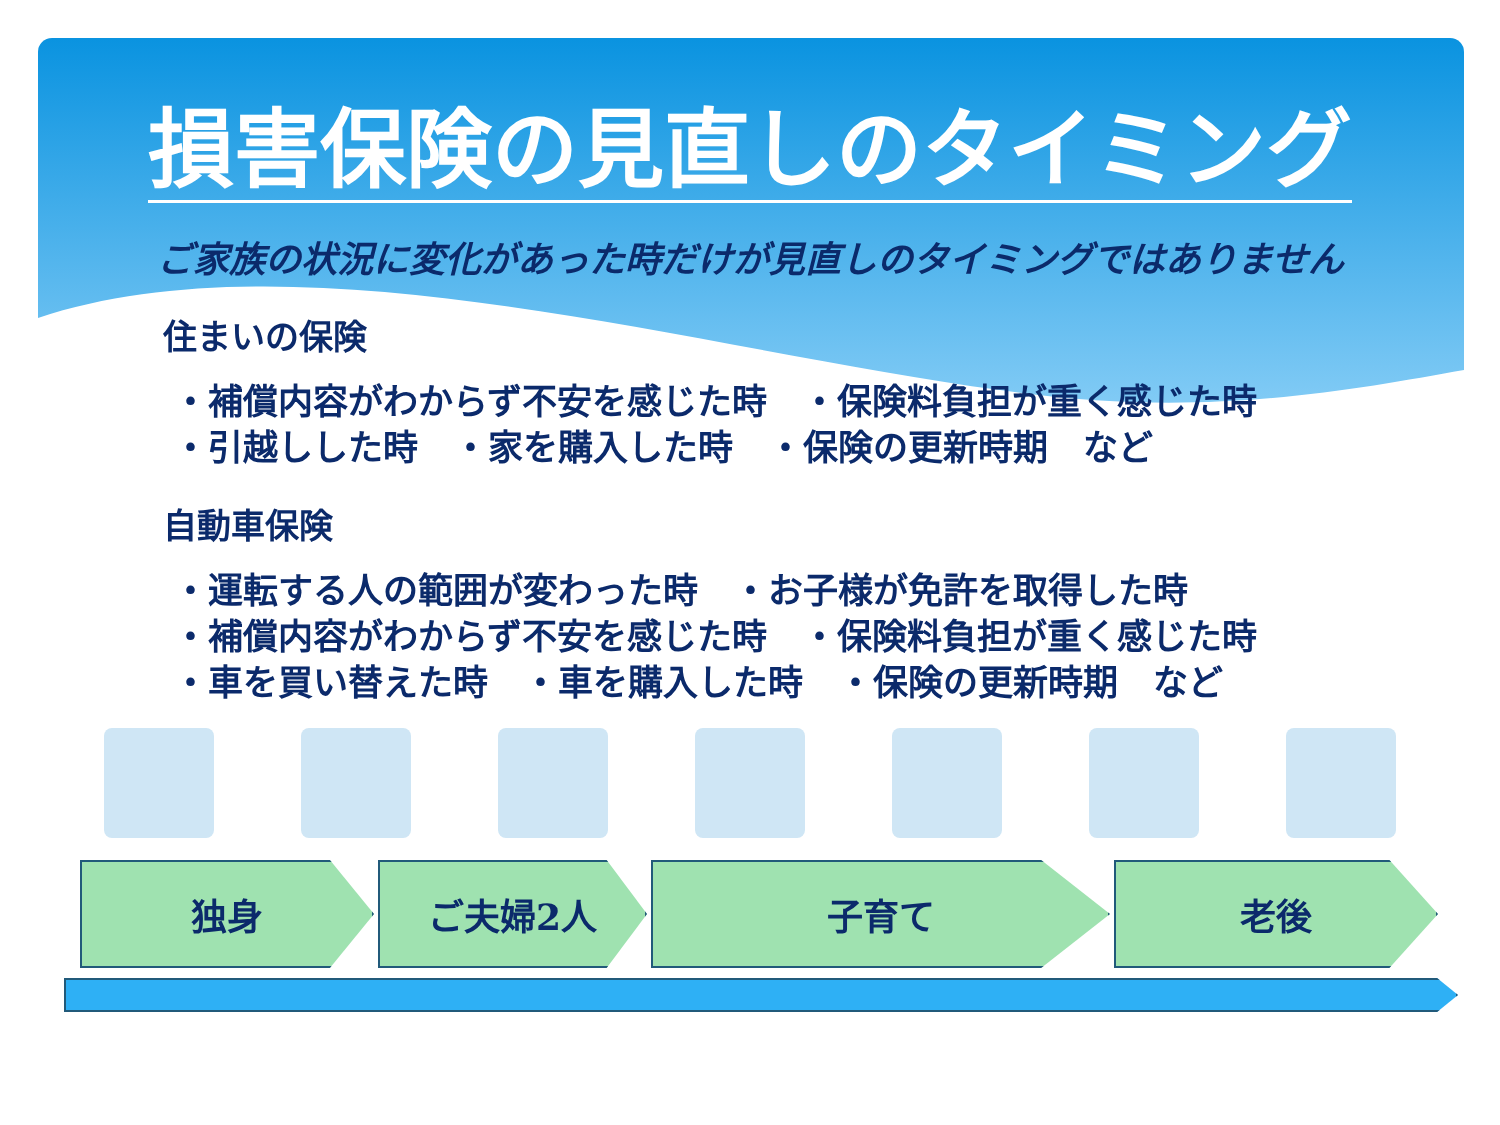損害保険の見直しのタイミング
ご家族の状況に変化があった時だけが見直しのタイミングではありません
住まいの保険
・補償内容がわからず不安を感じた時　・保険料負担が重く感じた時
・引越しした時　・家を購入した時　・保険の更新時期　など
自動車保険
・運転する人の範囲が変わった時　・お子様が免許を取得した時
・補償内容がわからず不安を感じた時　・保険料負担が重く感じた時
・車を買い替えた時　・車を購入した時　・保険の更新時期　など
独身 ご夫婦2人 子育て 老後